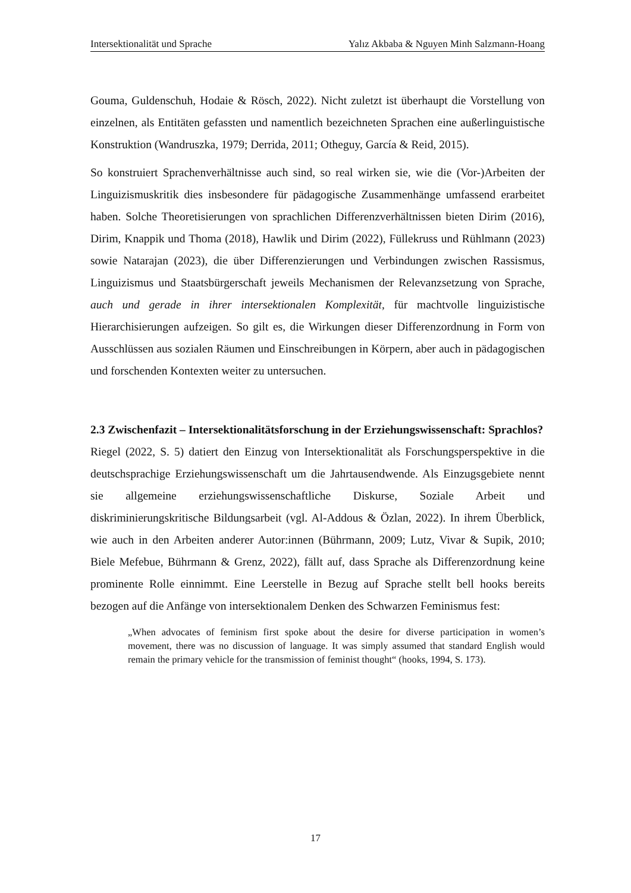Intersektionalität und Sprache Yalız Akbaba & Nguyen Minh Salzmann-Hoang
Gouma, Guldenschuh, Hodaie & Rösch, 2022). Nicht zuletzt ist überhaupt die Vorstellung von einzelnen, als Entitäten gefassten und namentlich bezeichneten Sprachen eine außerlinguistische Konstruktion (Wandruszka, 1979; Derrida, 2011; Otheguy, García & Reid, 2015).
So konstruiert Sprachenverhältnisse auch sind, so real wirken sie, wie die (Vor-)Arbeiten der Linguizismuskritik dies insbesondere für pädagogische Zusammenhänge umfassend erarbeitet haben. Solche Theoretisierungen von sprachlichen Differenzverhältnissen bieten Dirim (2016), Dirim, Knappik und Thoma (2018), Hawlik und Dirim (2022), Füllekruss und Rühlmann (2023) sowie Natarajan (2023), die über Differenzierungen und Verbindungen zwischen Rassismus, Linguizismus und Staatsbürgerschaft jeweils Mechanismen der Relevanzsetzung von Sprache, auch und gerade in ihrer intersektionalen Komplexität, für machtvolle linguizistische Hierarchisierungen aufzeigen. So gilt es, die Wirkungen dieser Differenzordnung in Form von Ausschlüssen aus sozialen Räumen und Einschreibungen in Körpern, aber auch in pädagogischen und forschenden Kontexten weiter zu untersuchen.
2.3 Zwischenfazit – Intersektionalitätsforschung in der Erziehungswissenschaft: Sprachlos?
Riegel (2022, S. 5) datiert den Einzug von Intersektionalität als Forschungsperspektive in die deutschsprachige Erziehungswissenschaft um die Jahrtausendwende. Als Einzugsgebiete nennt sie allgemeine erziehungswissenschaftliche Diskurse, Soziale Arbeit und diskriminierungskritische Bildungsarbeit (vgl. Al-Addous & Özlan, 2022). In ihrem Überblick, wie auch in den Arbeiten anderer Autor:innen (Bührmann, 2009; Lutz, Vivar & Supik, 2010; Biele Mefebue, Bührmann & Grenz, 2022), fällt auf, dass Sprache als Differenzordnung keine prominente Rolle einnimmt. Eine Leerstelle in Bezug auf Sprache stellt bell hooks bereits bezogen auf die Anfänge von intersektionalem Denken des Schwarzen Feminismus fest:
„When advocates of feminism first spoke about the desire for diverse participation in women’s movement, there was no discussion of language. It was simply assumed that standard English would remain the primary vehicle for the transmission of feminist thought“ (hooks, 1994, S. 173).
17